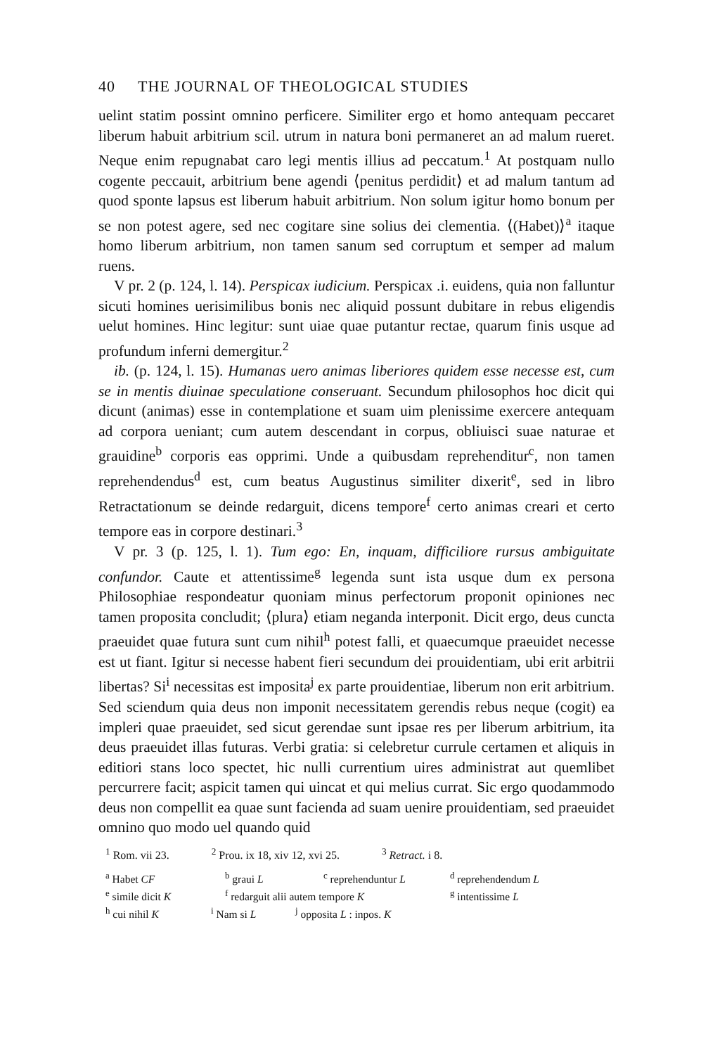40 THE JOURNAL OF THEOLOGICAL STUDIES
uelint statim possint omnino perficere. Similiter ergo et homo antequam peccaret liberum habuit arbitrium scil. utrum in natura boni permaneret an ad malum rueret. Neque enim repugnabat caro legi mentis illius ad peccatum.<sup>1</sup> At postquam nullo cogente peccauit, arbitrium bene agendi ⟨penitus perdidit⟩ et ad malum tantum ad quod sponte lapsus est liberum habuit arbitrium. Non solum igitur homo bonum per se non potest agere, sed nec cogitare sine solius dei clementia. ⟨(Habet)⟩<sup>a</sup> itaque homo liberum arbitrium, non tamen sanum sed corruptum et semper ad malum ruens.
V pr. 2 (p. 124, l. 14). Perspicax iudicium. Perspicax .i. euidens, quia non falluntur sicuti homines uerisimilibus bonis nec aliquid possunt dubitare in rebus eligendis uelut homines. Hinc legitur: sunt uiae quae putantur rectae, quarum finis usque ad profundum inferni demergitur.<sup>2</sup>
ib. (p. 124, l. 15). Humanas uero animas liberiores quidem esse necesse est, cum se in mentis diuinae speculatione conseruant. Secundum philosophos hoc dicit qui dicunt (animas) esse in contemplatione et suam uim plenissime exercere antequam ad corpora ueniant; cum autem descendant in corpus, obliuisci suae naturae et grauidine<sup>b</sup> corporis eas opprimi. Unde a quibusdam reprehenditur<sup>c</sup>, non tamen reprehendendus<sup>d</sup> est, cum beatus Augustinus similiter dixerit<sup>e</sup>, sed in libro Retractationum se deinde redarguit, dicens tempore<sup>f</sup> certo animas creari et certo tempore eas in corpore destinari.<sup>3</sup>
V pr. 3 (p. 125, l. 1). Tum ego: En, inquam, difficiliore rursus ambiguitate confundor. Caute et attentissime<sup>g</sup> legenda sunt ista usque dum ex persona Philosophiae respondeatur quoniam minus perfectorum proponit opiniones nec tamen proposita concludit; ⟨plura⟩ etiam neganda interponit. Dicit ergo, deus cuncta praeuidet quae futura sunt cum nihil<sup>h</sup> potest falli, et quaecumque praeuidet necesse est ut fiant. Igitur si necesse habent fieri secundum dei prouidentiam, ubi erit arbitrii libertas? Si<sup>i</sup> necessitas est imposita<sup>j</sup> ex parte prouidentiae, liberum non erit arbitrium. Sed sciendum quia deus non imponit necessitatem gerendis rebus neque (cogit) ea impleri quae praeuidet, sed sicut gerendae sunt ipsae res per liberum arbitrium, ita deus praeuidet illas futuras. Verbi gratia: si celebretur currule certamen et aliquis in editiori stans loco spectet, hic nulli currentium uires administrat aut quemlibet percurrere facit; aspicit tamen qui uincat et qui melius currat. Sic ergo quodammodo deus non compellit ea quae sunt facienda ad suam uenire prouidentiam, sed praeuidet omnino quo modo uel quando quid
<sup>1</sup> Rom. vii 23. <sup>2</sup> Prou. ix 18, xiv 12, xvi 25. <sup>3</sup> Retract. i 8.
<sup>a</sup> Habet CF <sup>b</sup> graui L <sup>c</sup> reprehenduntur L <sup>d</sup> reprehendendum L
<sup>e</sup> simile dicit K <sup>f</sup> redarguit alii autem tempore K <sup>g</sup> intentissime L
<sup>h</sup> cui nihil K <sup>i</sup> Nam si L <sup>j</sup> opposita L : inpos. K